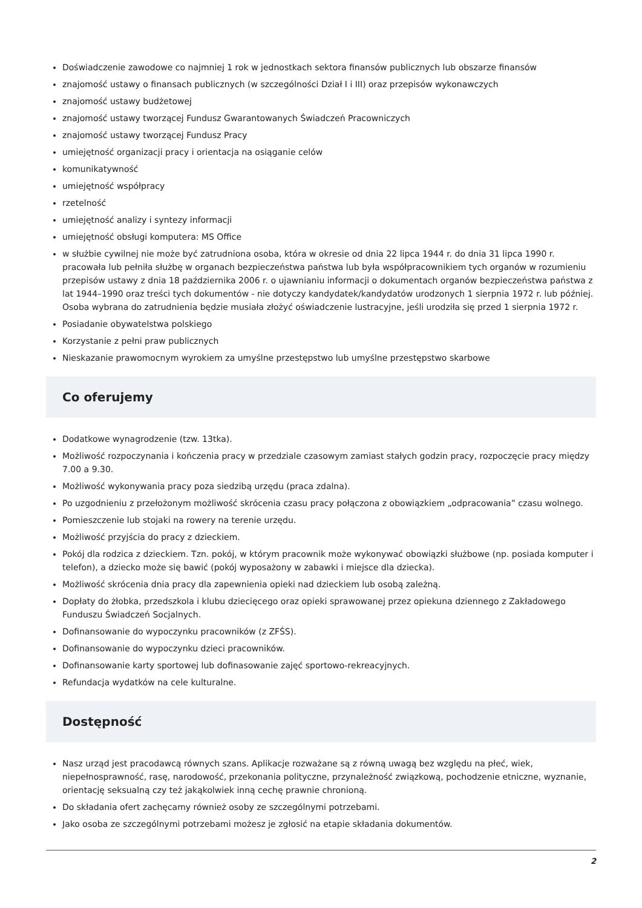Doświadczenie zawodowe co najmniej 1 rok w jednostkach sektora finansów publicznych lub obszarze finansów
znajomość ustawy o finansach publicznych (w szczególności Dział I i III) oraz przepisów wykonawczych
znajomość ustawy budżetowej
znajomość ustawy tworzącej Fundusz Gwarantowanych Świadczeń Pracowniczych
znajomość ustawy tworzącej Fundusz Pracy
umiejętność organizacji pracy i orientacja na osiąganie celów
komunikatywność
umiejętność współpracy
rzetelność
umiejętność analizy i syntezy informacji
umiejętność obsługi komputera: MS Office
w służbie cywilnej nie może być zatrudniona osoba, która w okresie od dnia 22 lipca 1944 r. do dnia 31 lipca 1990 r. pracowała lub pełniła służbę w organach bezpieczeństwa państwa lub była współpracownikiem tych organów w rozumieniu przepisów ustawy z dnia 18 października 2006 r. o ujawnianiu informacji o dokumentach organów bezpieczeństwa państwa z lat 1944–1990 oraz treści tych dokumentów - nie dotyczy kandydatek/kandydatów urodzonych 1 sierpnia 1972 r. lub później. Osoba wybrana do zatrudnienia będzie musiała złożyć oświadczenie lustracyjne, jeśli urodziła się przed 1 sierpnia 1972 r.
Posiadanie obywatelstwa polskiego
Korzystanie z pełni praw publicznych
Nieskazanie prawomocnym wyrokiem za umyślne przestępstwo lub umyślne przestępstwo skarbowe
Co oferujemy
Dodatkowe wynagrodzenie (tzw. 13tka).
Możliwość rozpoczynania i kończenia pracy w przedziale czasowym zamiast stałych godzin pracy, rozpoczęcie pracy między 7.00 a 9.30.
Możliwość wykonywania pracy poza siedzibą urzędu (praca zdalna).
Po uzgodnieniu z przełożonym możliwość skrócenia czasu pracy połączona z obowiązkiem „odpracowania” czasu wolnego.
Pomieszczenie lub stojaki na rowery na terenie urzędu.
Możliwość przyjścia do pracy z dzieckiem.
Pokój dla rodzica z dzieckiem. Tzn. pokój, w którym pracownik może wykonywać obowiązki służbowe (np. posiada komputer i telefon), a dziecko może się bawić (pokój wyposażony w zabawki i miejsce dla dziecka).
Możliwość skrócenia dnia pracy dla zapewnienia opieki nad dzieckiem lub osobą zależną.
Dopłaty do żłobka, przedszkola i klubu dziecięcego oraz opieki sprawowanej przez opiekuna dziennego z Zakładowego Funduszu Świadczeń Socjalnych.
Dofinansowanie do wypoczynku pracowników (z ZFŚS).
Dofinansowanie do wypoczynku dzieci pracowników.
Dofinansowanie karty sportowej lub dofinasowanie zajęć sportowo-rekreacyjnych.
Refundacja wydatków na cele kulturalne.
Dostępność
Nasz urząd jest pracodawcą równych szans. Aplikacje rozważane są z równą uwagą bez względu na płeć, wiek, niepełnosprawność, rasę, narodowość, przekonania polityczne, przynależność związkową, pochodzenie etniczne, wyznanie, orientację seksualną czy też jakąkolwiek inną cechę prawnie chronioną.
Do składania ofert zachęcamy również osoby ze szczególnymi potrzebami.
Jako osoba ze szczególnymi potrzebami możesz je zgłosić na etapie składania dokumentów.
2